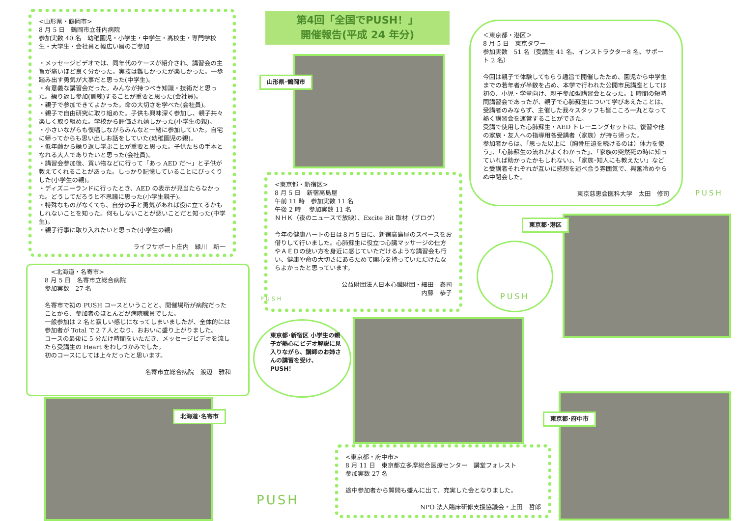第4回「全国でPUSH！」
開催報告(平成 24 年分)
<山形県・鶴岡市>
8 月 5 日　鶴岡市立荘内病院
参加実数 40 名　幼稚園児・小学生・中学生・高校生・専門学校生・大学生・会社員と幅広い層のご参加
・メッセージビデオでは、同年代のケースが紹介され、講習会の主旨が痛いほど良く分かった。実技は難しかったが楽しかった。一歩踏み出す勇気が大事だと思った(中学生)。
・有意義な講習会だった。みんなが持つべき知識・技術だと思った。繰り返し参加(訓練)することが重要と思った(会社員)。
・親子で参加できてよかった。命の大切さを学べた(会社員)。
・親子で自由研究に取り組めた。子供も興味深く参加し、親子共々楽しく取り組めた。学校から評価され嬉しかった(小学生の親)。
・小さいながらも復唱しながらみんなと一緒に参加していた。自宅に帰ってからも思い出しお話をしていた(幼稚園児の親)。
・低年齢から繰り返し学ぶことが重要と思った。子供たちの手本となれる大人でありたいと思った(会社員)。
・講習会参加後、買い物などに行って「あっ AED だ～」と子供が教えてくれることがあった。しっかり記憶していることにびっくりした(小学生の親)。
・ディズニーランドに行ったとき、AED の表示が見当たらなかった。どうしてだろうと不思議に思った(小学生親子)。
・特殊なものがなくても、自分の手と勇気があれば役に立てるかもしれないことを知った。何もしないことが悪いことだと知った(中学生)。
・親子行事に取り入れたいと思った(小学生の親)
ライフサポート庄内　緑川　新一
山形県･鶴岡市
＜東京都・港区＞
8 月 5 日　東京タワー
参加実数　51 名（受講生 41 名、インストラクター8 名、サポート 2 名）
今回は親子で体験してもらう趣旨で開催したため、園児から中学生までの若年者が半数を占め、本学で行われた公開市民講座としては初の、小児・学童向け、親子参加型講習会となった。1 時間の短時間講習会であったが、親子で心肺蘇生について学びあえたことは、受講者のみならず、主催した我々スタッフも皆こころ一丸となって熱く講習会を運営することができた。
受講で使用した心肺蘇生・AED トレーニングセットは、復習や他の家族・友人への指導用各受講者（家族）が持ち帰った。
参加者からは、「思った以上に（胸骨圧迫を続けるのは）体力を使う」、「心肺蘇生の流れがよくわかった」、「家族の突然死の時に知っていれば助かったかもしれない」、「家族･知人にも教えたい」などと受講者それぞれが互いに感想を述べ合う雰囲気で、興奮冷めやらぬ中閉会した。
東京慈恵会医科大学　太田　修司
PUSH
<東京都・新宿区>
8 月 5 日　新宿高島屋
午前 11 時　参加実数 11 名
午後 2 時　 参加実数 11 名
ＮＨＫ（夜のニュースで放映）、Excite Bit 取材（ブログ）
今年の健康ハートの日は８月５日に、新宿高島屋のスペースをお借りして行いました。心肺蘇生に役立つ心臓マッサージの仕方やＡＥＤの使い方を身近に感じていただけるような講習会も行い、健康や命の大切さにあらためて関心を持っていただけたならよかったと思っています。
公益財団法人日本心臓財団・細田　泰司
内藤　恭子
PUSH PUSH
東京都･港区
　<北海道・名寄市>
8 月 5 日　名寄市立総合病院
参加実数　27 名
名寄市で初の PUSH コースということと、開催場所が病院だったことから、参加者のほとんどが病院職員でした。
一般参加は 2 名と寂しい感じになってしまいましたが、全体的には参加者が Total で２７人となり、おおいに盛り上がりました。
コースの最後に 5 分だけ時間をいただき、メッセージビデオを流したら受講生の Heart をわしづかみでした。
初のコースにしては上々だったと思います。
名寄市立総合病院　渡辺　雅和
東京都･新宿区 小学生の親子が熱心にビデオ解説に見入りながら、講師のお姉さんの講習を受け、PUSH！
北海道･名寄市
PUSH
<東京都・府中市>
8 月 11 日　東京都立多摩総合医療センター　講堂フォレスト
参加実数 27 名
途中参加者から質問も盛んに出て、充実した会となりました。
NPO 法人臨床研修支援協議会・上田　哲郎
東京都･府中市